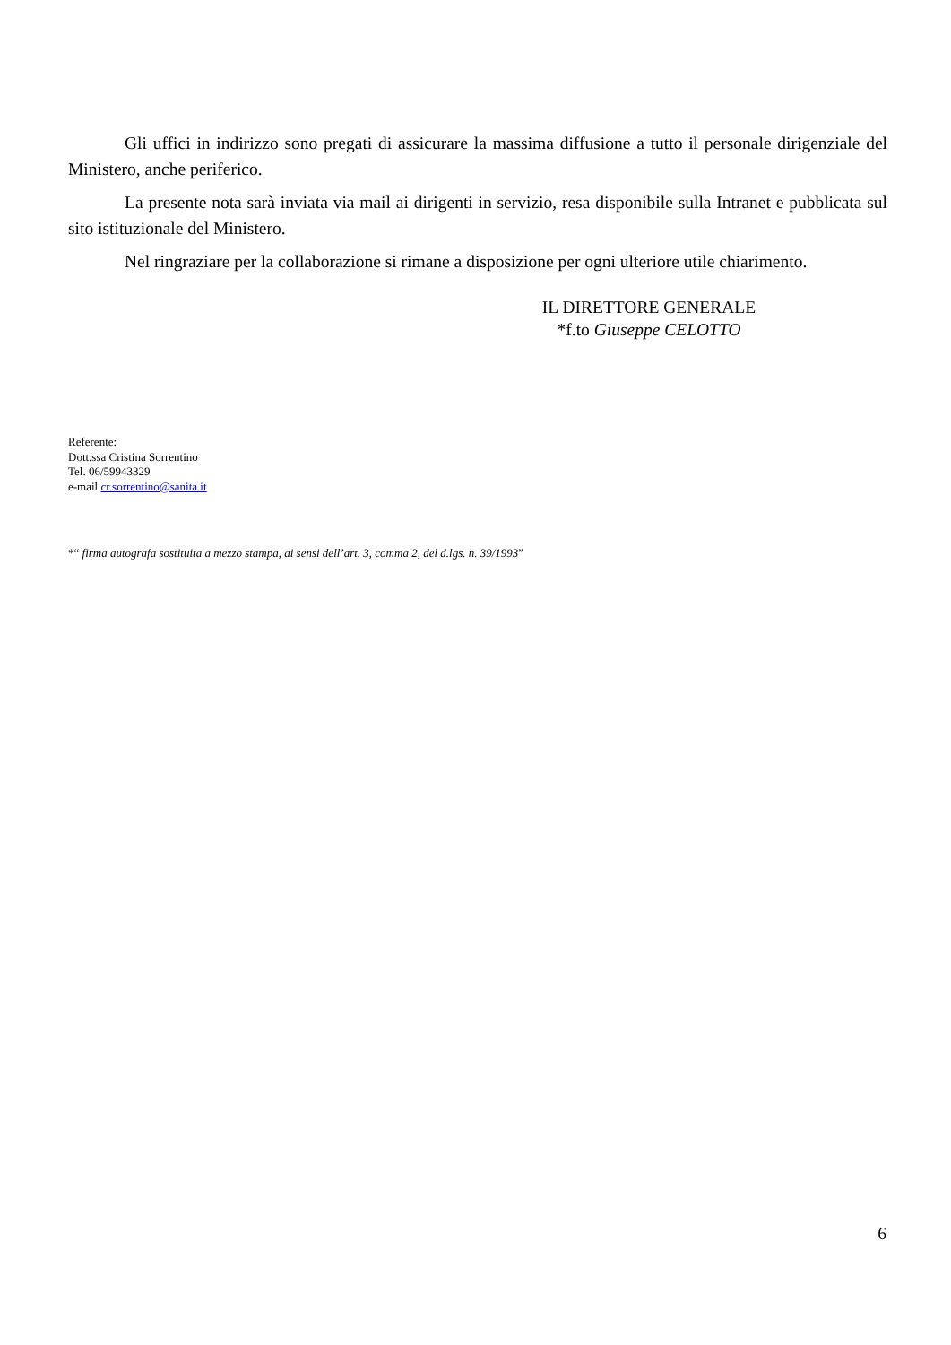Gli uffici in indirizzo sono pregati di assicurare la massima diffusione a tutto il personale dirigenziale del Ministero, anche periferico.
La presente nota sarà inviata via mail ai dirigenti in servizio, resa disponibile sulla Intranet e pubblicata sul sito istituzionale del Ministero.
Nel ringraziare per la collaborazione si rimane a disposizione per ogni ulteriore utile chiarimento.
IL DIRETTORE GENERALE
*f.to Giuseppe CELOTTO
Referente:
Dott.ssa Cristina Sorrentino
Tel. 06/59943329
e-mail cr.sorrentino@sanita.it
*“ firma autografa sostituita a mezzo stampa, ai sensi dell’art. 3, comma 2, del d.lgs. n. 39/1993”
6